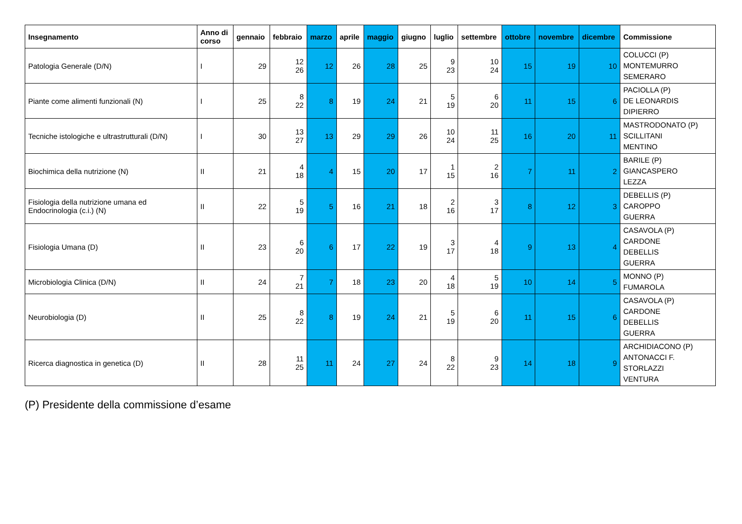| Insegnamento | Anno di corso | gennaio | febbraio | marzo | aprile | maggio | giugno | luglio | settembre | ottobre | novembre | dicembre | Commissione |
| --- | --- | --- | --- | --- | --- | --- | --- | --- | --- | --- | --- | --- | --- |
| Patologia Generale (D/N) | I | 29 | 12 26 | 12 | 26 | 28 | 25 | 9 23 | 10 24 | 15 | 19 | 10 | COLUCCI (P) MONTEMURRO SEMERARO |
| Piante come alimenti funzionali (N) | I | 25 | 8 22 | 8 | 19 | 24 | 21 | 5 19 | 6 20 | 11 | 15 | 6 | PACIOLLA (P) DE LEONARDIS DIPIERRO |
| Tecniche istologiche e ultrastrutturali (D/N) | I | 30 | 13 27 | 13 | 29 | 29 | 26 | 10 24 | 11 25 | 16 | 20 | 11 | MASTRODONATO (P) SCILLITANI MENTINO |
| Biochimica della nutrizione (N) | II | 21 | 4 18 | 4 | 15 | 20 | 17 | 1 15 | 2 16 | 7 | 11 | 2 | BARILE (P) GIANCASPERO LEZZA |
| Fisiologia della nutrizione umana ed Endocrinologia (c.i.) (N) | II | 22 | 5 19 | 5 | 16 | 21 | 18 | 2 16 | 3 17 | 8 | 12 | 3 | DEBELLIS (P) CAROPPO GUERRA |
| Fisiologia Umana (D) | II | 23 | 6 20 | 6 | 17 | 22 | 19 | 3 17 | 4 18 | 9 | 13 | 4 | CASAVOLA (P) CARDONE DEBELLIS GUERRA |
| Microbiologia Clinica (D/N) | II | 24 | 7 21 | 7 | 18 | 23 | 20 | 4 18 | 5 19 | 10 | 14 | 5 | MONNO (P) FUMAROLA |
| Neurobiologia (D) | II | 25 | 8 22 | 8 | 19 | 24 | 21 | 5 19 | 6 20 | 11 | 15 | 6 | CASAVOLA (P) CARDONE DEBELLIS GUERRA |
| Ricerca diagnostica in genetica (D) | II | 28 | 11 25 | 11 | 24 | 27 | 24 | 8 22 | 9 23 | 14 | 18 | 9 | ARCHIDIACONO (P) ANTONACCI F. STORLAZZI VENTURA |
(P) Presidente della commissione d’esame